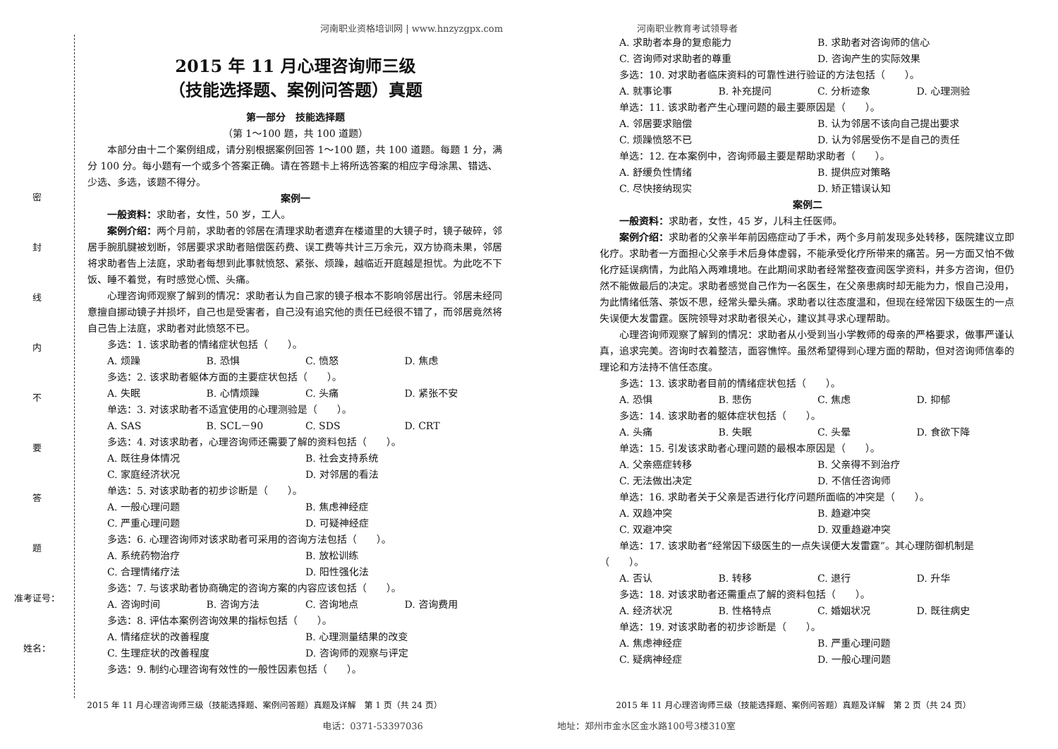河南职业资格培训网 | www.hnzyzgpx.com 河南职业教育考试领导者
密封线内不要答题
准考证号：
姓名：
2015 年 11 月心理咨询师三级
（技能选择题、案例问答题）真题
第一部分　技能选择题
（第 1～100 题，共 100 道题）
　　本部分由十二个案例组成，请分别根据案例回答 1～100 题，共 100 道题。每题 1 分，满分 100 分。每小题有一个或多个答案正确。请在答题卡上将所选答案的相应字母涂黑、错选、少选、多选，该题不得分。
案例一
　　一般资料：求助者，女性，50 岁，工人。
　　案例介绍：两个月前，求助者的邻居在清理求助者遗弃在楼道里的大镜子时，镜子破碎，邻居手腕肌腱被划断，邻居要求求助者赔偿医药费、误工费等共计三万余元，双方协商未果，邻居将求助者告上法庭，求助者每想到此事就愤怒、紧张、烦躁，越临近开庭越是担忧。为此吃不下饭、睡不着觉，有时感觉心慌、头痛。
　　心理咨询师观察了解到的情况：求助者认为自己家的镜子根本不影响邻居出行。邻居未经同意擅自挪动镜子并损坏，自己也是受害者，自己没有追究他的责任已经很不错了，而邻居竟然将自己告上法庭，求助者对此愤怒不已。
　　多选：1. 该求助者的情绪症状包括（　　）。
　　A. 烦躁 B. 恐惧 C. 愤怒 D. 焦虑
　　多选：2. 该求助者躯体方面的主要症状包括（　　）。
　　A. 失眠 B. 心情烦躁 C. 头痛 D. 紧张不安
　　单选：3. 对该求助者不适宜使用的心理测验是（　　）。
　　A. SAS B. SCL－90 C. SDS D. CRT
　　多选：4. 对该求助者，心理咨询师还需要了解的资料包括（　　）。
　　A. 既往身体情况 B. 社会支持系统
　　C. 家庭经济状况 D. 对邻居的看法
　　单选：5. 对该求助者的初步诊断是（　　）。
　　A. 一般心理问题 B. 焦虑神经症
　　C. 严重心理问题 D. 可疑神经症
　　多选：6. 心理咨询师对该求助者可采用的咨询方法包括（　　）。
　　A. 系统药物治疗 B. 放松训练
　　C. 合理情绪疗法 D. 阳性强化法
　　多选：7. 与该求助者协商确定的咨询方案的内容应该包括（　　）。
　　A. 咨询时间 B. 咨询方法 C. 咨询地点 D. 咨询费用
　　多选：8. 评估本案例咨询效果的指标包括（　　）。
　　A. 情绪症状的改善程度 B. 心理测量结果的改变
　　C. 生理症状的改善程度 D. 咨询师的观察与评定
　　多选：9. 制约心理咨询有效性的一般性因素包括（　　）。
　　A. 求助者本身的复愈能力 B. 求助者对咨询师的信心
　　C. 咨询师对求助者的尊重 D. 咨询产生的实际效果
　　多选：10. 对求助者临床资料的可靠性进行验证的方法包括（　　）。
　　A. 就事论事 B. 补充提问 C. 分析迹象 D. 心理测验
　　单选：11. 该求助者产生心理问题的最主要原因是（　　）。
　　A. 邻居要求赔偿 B. 认为邻居不该向自己提出要求
　　C. 烦躁愤怒不已 D. 认为邻居受伤不是自己的责任
　　单选：12. 在本案例中，咨询师最主要是帮助求助者（　　）。
　　A. 舒缓负性情绪 B. 提供应对策略
　　C. 尽快接纳现实 D. 矫正错误认知
案例二
　　一般资料：求助者，女性，45 岁，儿科主任医师。
　　案例介绍：求助者的父亲半年前因癌症动了手术，两个多月前发现多处转移，医院建议立即化疗。求助者一方面担心父亲手术后身体虚弱，不能承受化疗所带来的痛苦。另一方面又怕不做化疗延误病情，为此陷入两难境地。在此期间求助者经常整夜查阅医学资料，并多方咨询，但仍然不能做最后的决定。求助者感觉自己作为一名医生，在父亲患病时却无能为力，恨自己没用，为此情绪低落、茶饭不思，经常头晕头痛。求助者以往态度温和，但现在经常因下级医生的一点失误便大发雷霆。医院领导对求助者很关心，建议其寻求心理帮助。
　　心理咨询师观察了解到的情况：求助者从小受到当小学教师的母亲的严格要求，做事严谨认真，追求完美。咨询时衣着整洁，面容憔悴。虽然希望得到心理方面的帮助，但对咨询师信奉的理论和方法持不信任态度。
　　多选：13. 该求助者目前的情绪症状包括（　　）。
　　A. 恐惧 B. 悲伤 C. 焦虑 D. 抑郁
　　多选：14. 该求助者的躯体症状包括（　　）。
　　A. 头痛 B. 失眠 C. 头晕 D. 食欲下降
　　单选：15. 引发该求助者心理问题的最根本原因是（　　）。
　　A. 父亲癌症转移 B. 父亲得不到治疗
　　C. 无法做出决定 D. 不信任咨询师
　　单选：16. 求助者关于父亲是否进行化疗问题所面临的冲突是（　　）。
　　A. 双趋冲突 B. 趋避冲突
　　C. 双避冲突 D. 双重趋避冲突
　　单选：17. 该求助者“经常因下级医生的一点失误便大发雷霆”。其心理防御机制是（　　）。
　　A. 否认 B. 转移 C. 退行 D. 升华
　　多选：18. 对该求助者还需重点了解的资料包括（　　）。
　　A. 经济状况 B. 性格特点 C. 婚姻状况 D. 既往病史
　　单选：19. 对该求助者的初步诊断是（　　）。
　　A. 焦虑神经症 B. 严重心理问题
　　C. 疑病神经症 D. 一般心理问题
2015 年 11 月心理咨询师三级（技能选择题、案例问答题）真题及详解　第 1 页（共 24 页） 2015 年 11 月心理咨询师三级（技能选择题、案例问答题）真题及详解　第 2 页（共 24 页）
电话：0371-53397036 地址：郑州市金水区金水路100号3楼310室